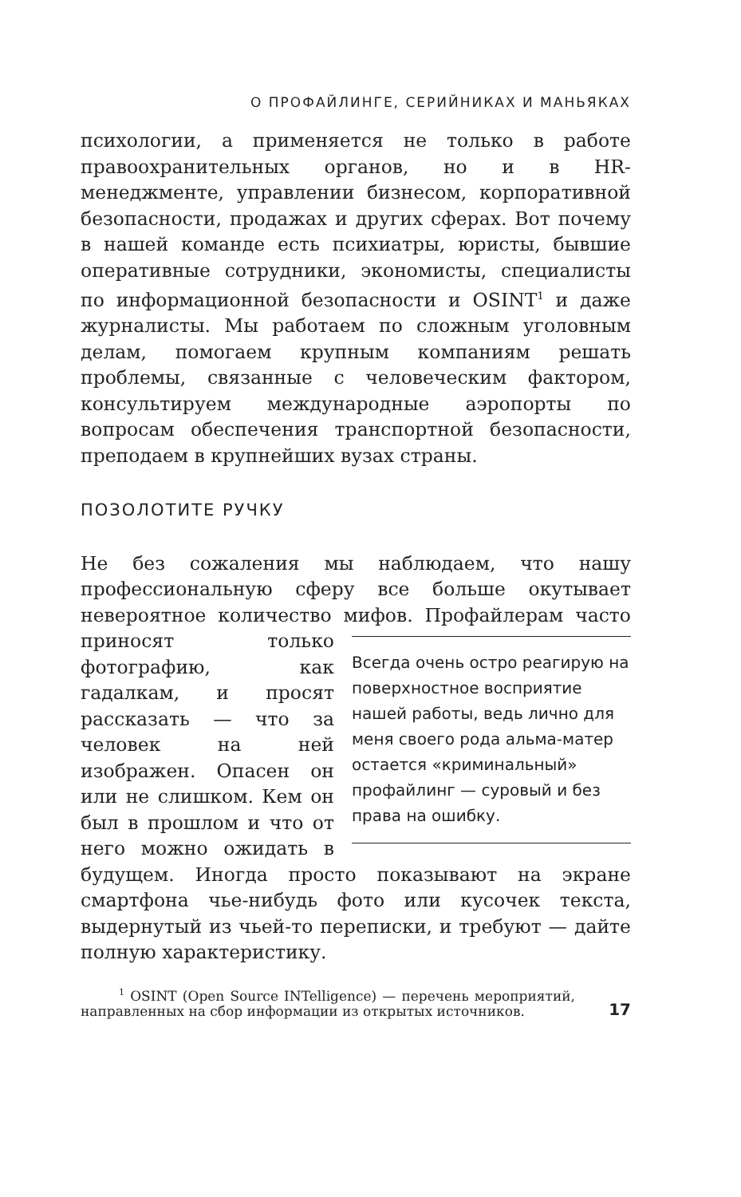О ПРОФАЙЛИНГЕ, СЕРИЙНИКАХ И МАНЬЯКАХ
психологии, а применяется не только в работе правоохранительных органов, но и в HR-менеджменте, управлении бизнесом, корпоративной безопасности, продажах и других сферах. Вот почему в нашей команде есть психиатры, юристы, бывшие оперативные сотрудники, экономисты, специалисты по информационной безопасности и OSINT<sup>1</sup> и даже журналисты. Мы работаем по сложным уголовным делам, помогаем крупным компаниям решать проблемы, связанные с человеческим фактором, консультируем международные аэропорты по вопросам обеспечения транспортной безопасности, преподаем в крупнейших вузах страны.
ПОЗОЛОТИТЕ РУЧКУ
Не без сожаления мы наблюдаем, что нашу профессиональную сферу все больше окутывает невероятное количество мифов. Профайлерам часто Всегда очень остро реагирую на поверхностное восприятие нашей работы, ведь лично для меня своего рода альма-матер остается «криминальный» профайлинг — суровый и без права на ошибку. приносят только фотографию, как гадалкам, и просят рассказать — что за человек на ней изображен. Опасен он или не слишком. Кем он был в прошлом и что от него можно ожидать в будущем. Иногда просто показывают на экране смартфона чье-нибудь фото или кусочек текста, выдернутый из чьей-то переписки, и требуют — дайте полную характеристику.
<sup>1</sup> OSINT (Open Source INTelligence) — перечень мероприятий, направленных на сбор информации из открытых источников.
17